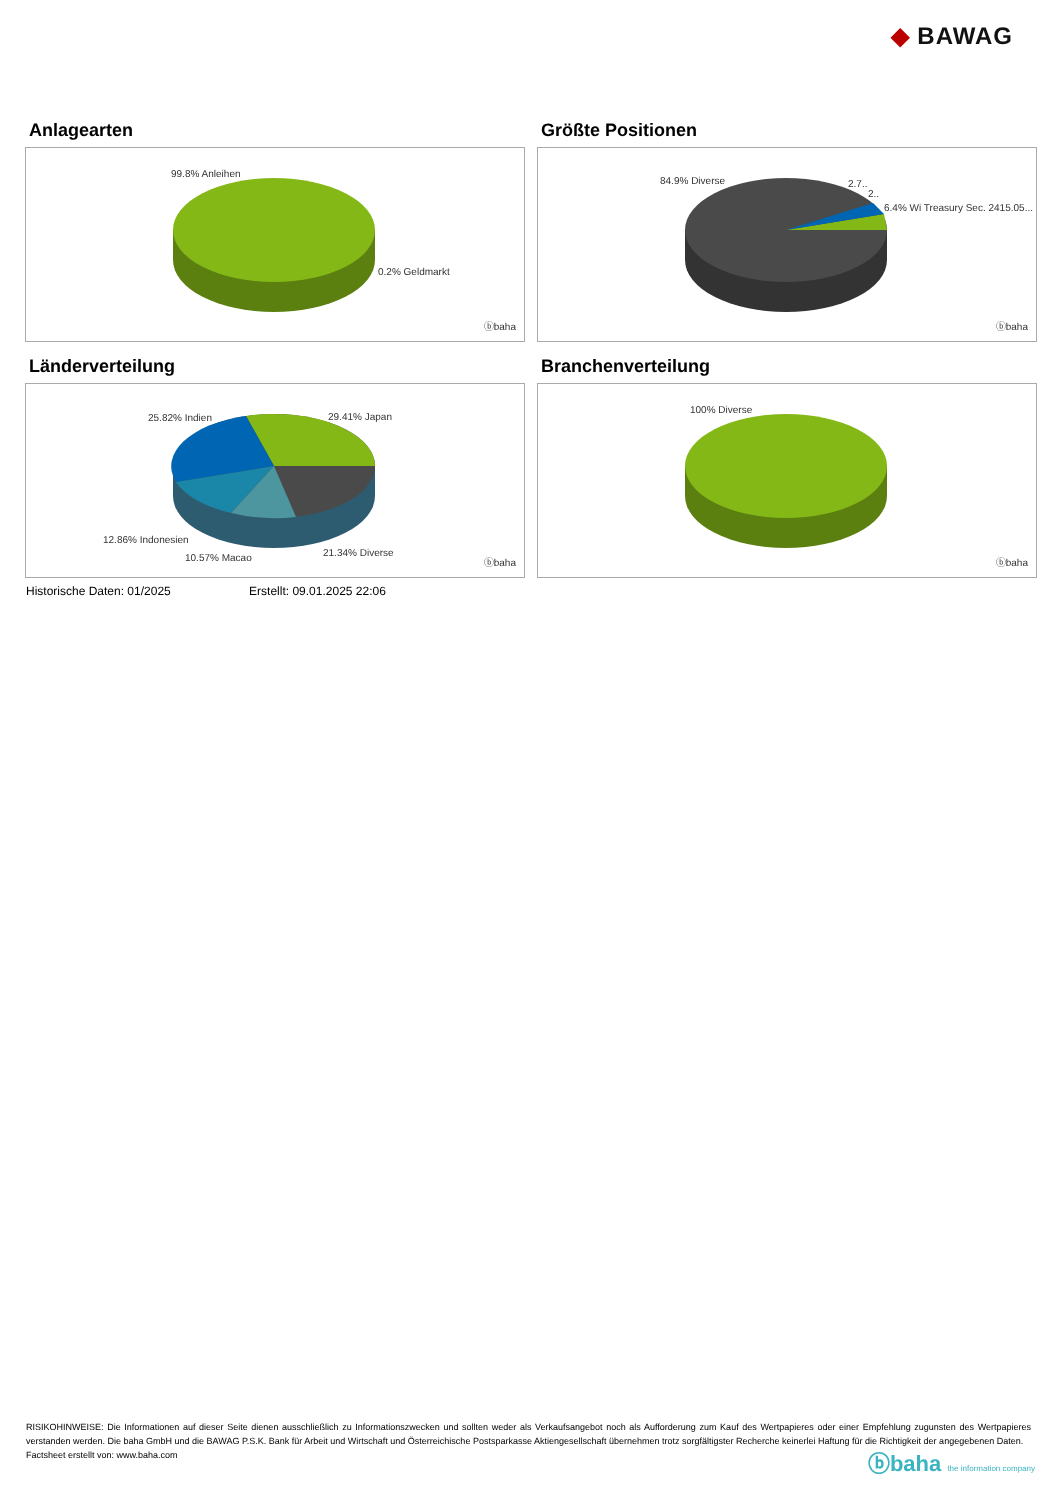◆ BAWAG
Anlagearten
99.8% Anleihen
0.2% Geldmarkt
ⓑbaha
Größte Positionen
84.9% Diverse 2.7..
2..
6.4% Wi Treasury Sec. 2415.05...
ⓑbaha
Länderverteilung
25.82% Indien 29.41% Japan
12.86% Indonesien
10.57% Macao 21.34% Diverse
ⓑbaha
Branchenverteilung
100% Diverse
ⓑbaha
Historische Daten: 01/2025 Erstellt: 09.01.2025 22:06
RISIKOHINWEISE: Die Informationen auf dieser Seite dienen ausschließlich zu Informationszwecken und sollten weder als Verkaufsangebot noch als Aufforderung zum Kauf des Wertpapieres oder einer Empfehlung zugunsten des Wertpapieres verstanden werden. Die baha GmbH und die BAWAG P.S.K. Bank für Arbeit und Wirtschaft und Österreichische Postsparkasse Aktiengesellschaft übernehmen trotz sorgfältigster Recherche keinerlei Haftung für die Richtigkeit der angegebenen Daten.
Factsheet erstellt von: www.baha.com
ⓑbaha the information company